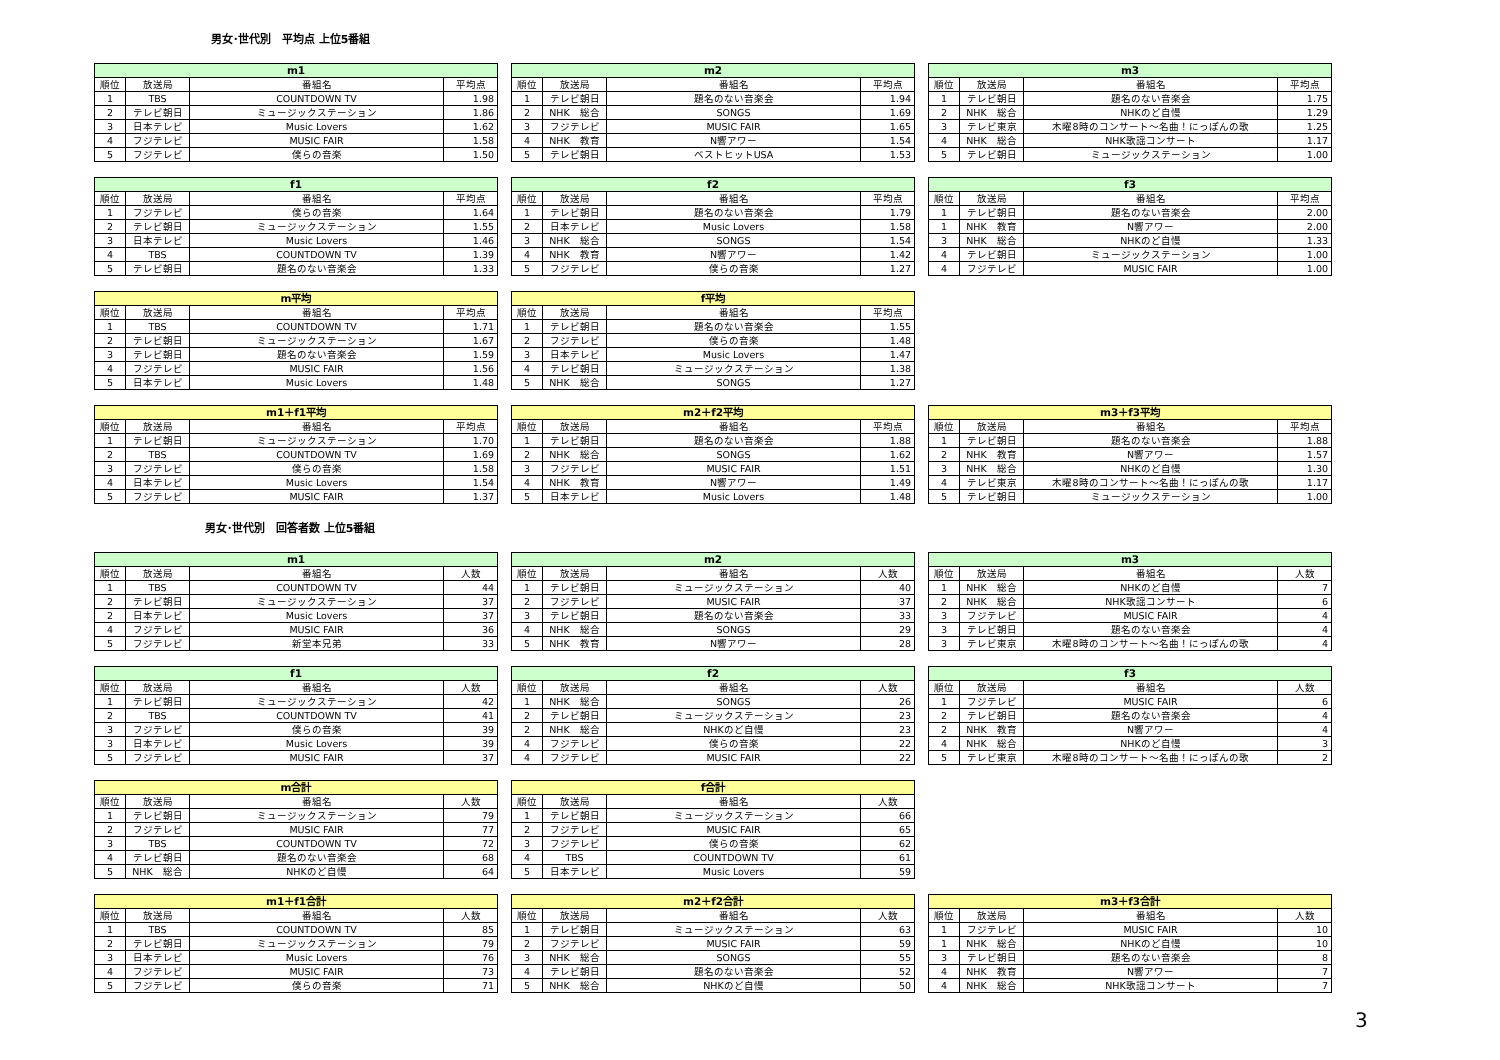男女･世代別　平均点 上位5番組
| m1 | | | |
| --- | --- | --- | --- |
| 順位 | 放送局 | 番組名 | 平均点 |
| 1 | TBS | COUNTDOWN TV | 1.98 |
| 2 | テレビ朝日 | ミュージックステーション | 1.86 |
| 3 | 日本テレビ | Music Lovers | 1.62 |
| 4 | フジテレビ | MUSIC FAIR | 1.58 |
| 5 | フジテレビ | 僕らの音楽 | 1.50 |
| m2 | | | |
| --- | --- | --- | --- |
| 順位 | 放送局 | 番組名 | 平均点 |
| 1 | テレビ朝日 | 題名のない音楽会 | 1.94 |
| 2 | NHK 総合 | SONGS | 1.69 |
| 3 | フジテレビ | MUSIC FAIR | 1.65 |
| 4 | NHK 教育 | N響アワー | 1.54 |
| 5 | テレビ朝日 | ベストヒットUSA | 1.53 |
| m3 | | | |
| --- | --- | --- | --- |
| 順位 | 放送局 | 番組名 | 平均点 |
| 1 | テレビ朝日 | 題名のない音楽会 | 1.75 |
| 2 | NHK 総合 | NHKのど自慢 | 1.29 |
| 3 | テレビ東京 | 木曜8時のコンサート～名曲！にっぽんの歌 | 1.25 |
| 4 | NHK 総合 | NHK歌謡コンサート | 1.17 |
| 5 | テレビ朝日 | ミュージックステーション | 1.00 |
| f1 | | | |
| --- | --- | --- | --- |
| 順位 | 放送局 | 番組名 | 平均点 |
| 1 | フジテレビ | 僕らの音楽 | 1.64 |
| 2 | テレビ朝日 | ミュージックステーション | 1.55 |
| 3 | 日本テレビ | Music Lovers | 1.46 |
| 4 | TBS | COUNTDOWN TV | 1.39 |
| 5 | テレビ朝日 | 題名のない音楽会 | 1.33 |
| f2 | | | |
| --- | --- | --- | --- |
| 順位 | 放送局 | 番組名 | 平均点 |
| 1 | テレビ朝日 | 題名のない音楽会 | 1.79 |
| 2 | 日本テレビ | Music Lovers | 1.58 |
| 3 | NHK 総合 | SONGS | 1.54 |
| 4 | NHK 教育 | N響アワー | 1.42 |
| 5 | フジテレビ | 僕らの音楽 | 1.27 |
| f3 | | | |
| --- | --- | --- | --- |
| 順位 | 放送局 | 番組名 | 平均点 |
| 1 | テレビ朝日 | 題名のない音楽会 | 2.00 |
| 1 | NHK 教育 | N響アワー | 2.00 |
| 3 | NHK 総合 | NHKのど自慢 | 1.33 |
| 4 | テレビ朝日 | ミュージックステーション | 1.00 |
| 4 | フジテレビ | MUSIC FAIR | 1.00 |
| m平均 | | | |
| --- | --- | --- | --- |
| 順位 | 放送局 | 番組名 | 平均点 |
| 1 | TBS | COUNTDOWN TV | 1.71 |
| 2 | テレビ朝日 | ミュージックステーション | 1.67 |
| 3 | テレビ朝日 | 題名のない音楽会 | 1.59 |
| 4 | フジテレビ | MUSIC FAIR | 1.56 |
| 5 | 日本テレビ | Music Lovers | 1.48 |
| f平均 | | | |
| --- | --- | --- | --- |
| 順位 | 放送局 | 番組名 | 平均点 |
| 1 | テレビ朝日 | 題名のない音楽会 | 1.55 |
| 2 | フジテレビ | 僕らの音楽 | 1.48 |
| 3 | 日本テレビ | Music Lovers | 1.47 |
| 4 | テレビ朝日 | ミュージックステーション | 1.38 |
| 5 | NHK 総合 | SONGS | 1.27 |
| m1＋f1平均 | | | |
| --- | --- | --- | --- |
| 順位 | 放送局 | 番組名 | 平均点 |
| 1 | テレビ朝日 | ミュージックステーション | 1.70 |
| 2 | TBS | COUNTDOWN TV | 1.69 |
| 3 | フジテレビ | 僕らの音楽 | 1.58 |
| 4 | 日本テレビ | Music Lovers | 1.54 |
| 5 | フジテレビ | MUSIC FAIR | 1.37 |
| m2＋f2平均 | | | |
| --- | --- | --- | --- |
| 順位 | 放送局 | 番組名 | 平均点 |
| 1 | テレビ朝日 | 題名のない音楽会 | 1.88 |
| 2 | NHK 総合 | SONGS | 1.62 |
| 3 | フジテレビ | MUSIC FAIR | 1.51 |
| 4 | NHK 教育 | N響アワー | 1.49 |
| 5 | 日本テレビ | Music Lovers | 1.48 |
| m3＋f3平均 | | | |
| --- | --- | --- | --- |
| 順位 | 放送局 | 番組名 | 平均点 |
| 1 | テレビ朝日 | 題名のない音楽会 | 1.88 |
| 2 | NHK 教育 | N響アワー | 1.57 |
| 3 | NHK 総合 | NHKのど自慢 | 1.30 |
| 4 | テレビ東京 | 木曜8時のコンサート～名曲！にっぽんの歌 | 1.17 |
| 5 | テレビ朝日 | ミュージックステーション | 1.00 |
男女･世代別　回答者数 上位5番組
| m1 | | | |
| --- | --- | --- | --- |
| 順位 | 放送局 | 番組名 | 人数 |
| 1 | TBS | COUNTDOWN TV | 44 |
| 2 | テレビ朝日 | ミュージックステーション | 37 |
| 2 | 日本テレビ | Music Lovers | 37 |
| 4 | フジテレビ | MUSIC FAIR | 36 |
| 5 | フジテレビ | 新堂本兄弟 | 33 |
| m2 | | | |
| --- | --- | --- | --- |
| 順位 | 放送局 | 番組名 | 人数 |
| 1 | テレビ朝日 | ミュージックステーション | 40 |
| 2 | フジテレビ | MUSIC FAIR | 37 |
| 3 | テレビ朝日 | 題名のない音楽会 | 33 |
| 4 | NHK 総合 | SONGS | 29 |
| 5 | NHK 教育 | N響アワー | 28 |
| m3 | | | |
| --- | --- | --- | --- |
| 順位 | 放送局 | 番組名 | 人数 |
| 1 | NHK 総合 | NHKのど自慢 | 7 |
| 2 | NHK 総合 | NHK歌謡コンサート | 6 |
| 3 | フジテレビ | MUSIC FAIR | 4 |
| 3 | テレビ朝日 | 題名のない音楽会 | 4 |
| 3 | テレビ東京 | 木曜8時のコンサート～名曲！にっぽんの歌 | 4 |
| f1 | | | |
| --- | --- | --- | --- |
| 順位 | 放送局 | 番組名 | 人数 |
| 1 | テレビ朝日 | ミュージックステーション | 42 |
| 2 | TBS | COUNTDOWN TV | 41 |
| 3 | フジテレビ | 僕らの音楽 | 39 |
| 3 | 日本テレビ | Music Lovers | 39 |
| 5 | フジテレビ | MUSIC FAIR | 37 |
| f2 | | | |
| --- | --- | --- | --- |
| 順位 | 放送局 | 番組名 | 人数 |
| 1 | NHK 総合 | SONGS | 26 |
| 2 | テレビ朝日 | ミュージックステーション | 23 |
| 2 | NHK 総合 | NHKのど自慢 | 23 |
| 4 | フジテレビ | 僕らの音楽 | 22 |
| 4 | フジテレビ | MUSIC FAIR | 22 |
| f3 | | | |
| --- | --- | --- | --- |
| 順位 | 放送局 | 番組名 | 人数 |
| 1 | フジテレビ | MUSIC FAIR | 6 |
| 2 | テレビ朝日 | 題名のない音楽会 | 4 |
| 2 | NHK 教育 | N響アワー | 4 |
| 4 | NHK 総合 | NHKのど自慢 | 3 |
| 5 | テレビ東京 | 木曜8時のコンサート～名曲！にっぽんの歌 | 2 |
| m合計 | | | |
| --- | --- | --- | --- |
| 順位 | 放送局 | 番組名 | 人数 |
| 1 | テレビ朝日 | ミュージックステーション | 79 |
| 2 | フジテレビ | MUSIC FAIR | 77 |
| 3 | TBS | COUNTDOWN TV | 72 |
| 4 | テレビ朝日 | 題名のない音楽会 | 68 |
| 5 | NHK 総合 | NHKのど自慢 | 64 |
| f合計 | | | |
| --- | --- | --- | --- |
| 順位 | 放送局 | 番組名 | 人数 |
| 1 | テレビ朝日 | ミュージックステーション | 66 |
| 2 | フジテレビ | MUSIC FAIR | 65 |
| 3 | フジテレビ | 僕らの音楽 | 62 |
| 4 | TBS | COUNTDOWN TV | 61 |
| 5 | 日本テレビ | Music Lovers | 59 |
| m1＋f1合計 | | | |
| --- | --- | --- | --- |
| 順位 | 放送局 | 番組名 | 人数 |
| 1 | TBS | COUNTDOWN TV | 85 |
| 2 | テレビ朝日 | ミュージックステーション | 79 |
| 3 | 日本テレビ | Music Lovers | 76 |
| 4 | フジテレビ | MUSIC FAIR | 73 |
| 5 | フジテレビ | 僕らの音楽 | 71 |
| m2＋f2合計 | | | |
| --- | --- | --- | --- |
| 順位 | 放送局 | 番組名 | 人数 |
| 1 | テレビ朝日 | ミュージックステーション | 63 |
| 2 | フジテレビ | MUSIC FAIR | 59 |
| 3 | NHK 総合 | SONGS | 55 |
| 4 | テレビ朝日 | 題名のない音楽会 | 52 |
| 5 | NHK 総合 | NHKのど自慢 | 50 |
| m3＋f3合計 | | | |
| --- | --- | --- | --- |
| 順位 | 放送局 | 番組名 | 人数 |
| 1 | フジテレビ | MUSIC FAIR | 10 |
| 1 | NHK 総合 | NHKのど自慢 | 10 |
| 3 | テレビ朝日 | 題名のない音楽会 | 8 |
| 4 | NHK 教育 | N響アワー | 7 |
| 4 | NHK 総合 | NHK歌謡コンサート | 7 |
3